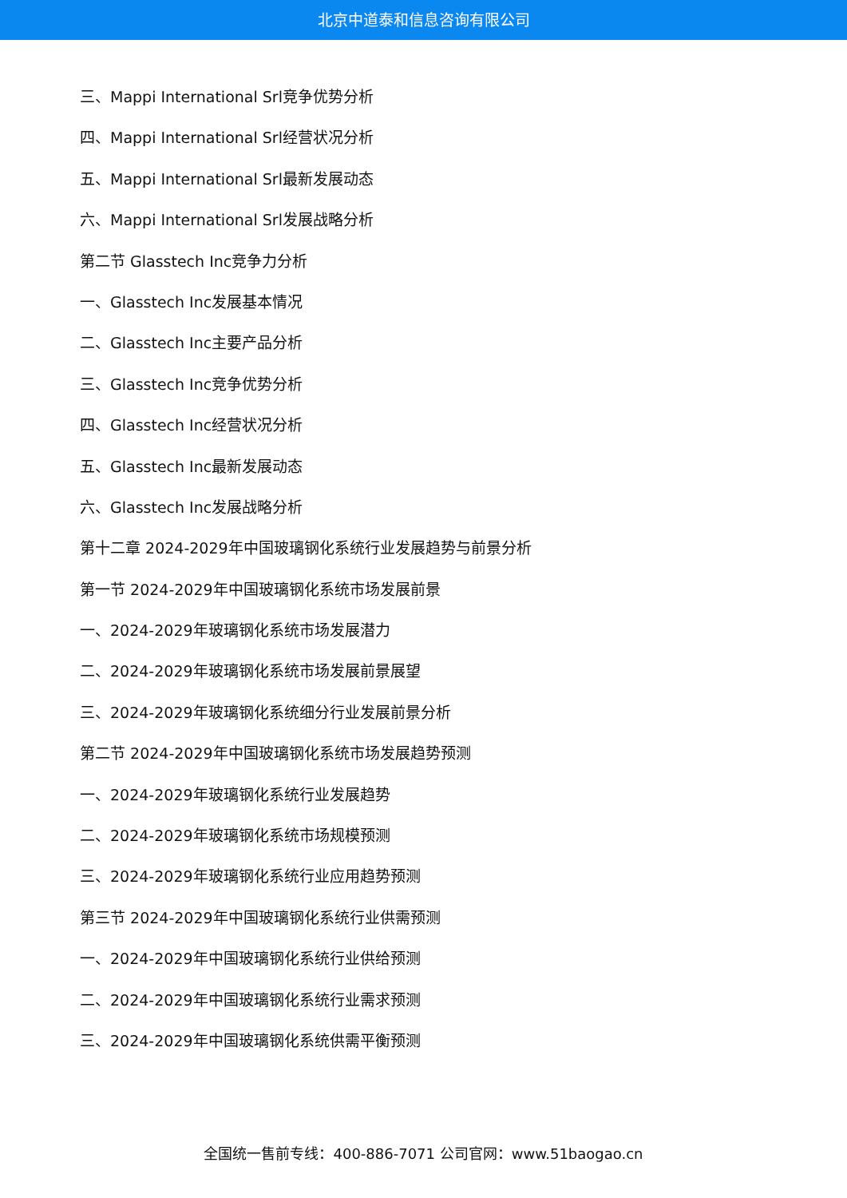北京中道泰和信息咨询有限公司
三、Mappi International Srl竞争优势分析
四、Mappi International Srl经营状况分析
五、Mappi International Srl最新发展动态
六、Mappi International Srl发展战略分析
第二节 Glasstech Inc竞争力分析
一、Glasstech Inc发展基本情况
二、Glasstech Inc主要产品分析
三、Glasstech Inc竞争优势分析
四、Glasstech Inc经营状况分析
五、Glasstech Inc最新发展动态
六、Glasstech Inc发展战略分析
第十二章 2024-2029年中国玻璃钢化系统行业发展趋势与前景分析
第一节 2024-2029年中国玻璃钢化系统市场发展前景
一、2024-2029年玻璃钢化系统市场发展潜力
二、2024-2029年玻璃钢化系统市场发展前景展望
三、2024-2029年玻璃钢化系统细分行业发展前景分析
第二节 2024-2029年中国玻璃钢化系统市场发展趋势预测
一、2024-2029年玻璃钢化系统行业发展趋势
二、2024-2029年玻璃钢化系统市场规模预测
三、2024-2029年玻璃钢化系统行业应用趋势预测
第三节 2024-2029年中国玻璃钢化系统行业供需预测
一、2024-2029年中国玻璃钢化系统行业供给预测
二、2024-2029年中国玻璃钢化系统行业需求预测
三、2024-2029年中国玻璃钢化系统供需平衡预测
全国统一售前专线：400-886-7071 公司官网：www.51baogao.cn